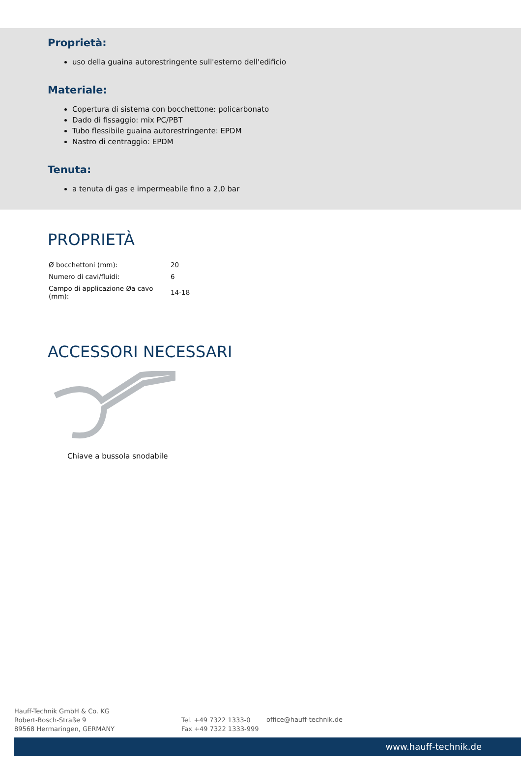Proprietà:
uso della guaina autorestringente sull'esterno dell'edificio
Materiale:
Copertura di sistema con bocchettone: policarbonato
Dado di fissaggio: mix PC/PBT
Tubo flessibile guaina autorestringente: EPDM
Nastro di centraggio: EPDM
Tenuta:
a tenuta di gas e impermeabile fino a 2,0 bar
PROPRIETÀ
| Ø bocchettoni (mm): | 20 |
| Numero di cavi/fluidi: | 6 |
| Campo di applicazione Øa cavo (mm): | 14-18 |
ACCESSORI NECESSARI
Chiave a bussola snodabile
Hauff-Technik GmbH & Co. KG
Robert-Bosch-Straße 9
89568 Hermaringen, GERMANY
Tel. +49 7322 1333-0
Fax +49 7322 1333-999
office@hauff-technik.de
www.hauff-technik.de